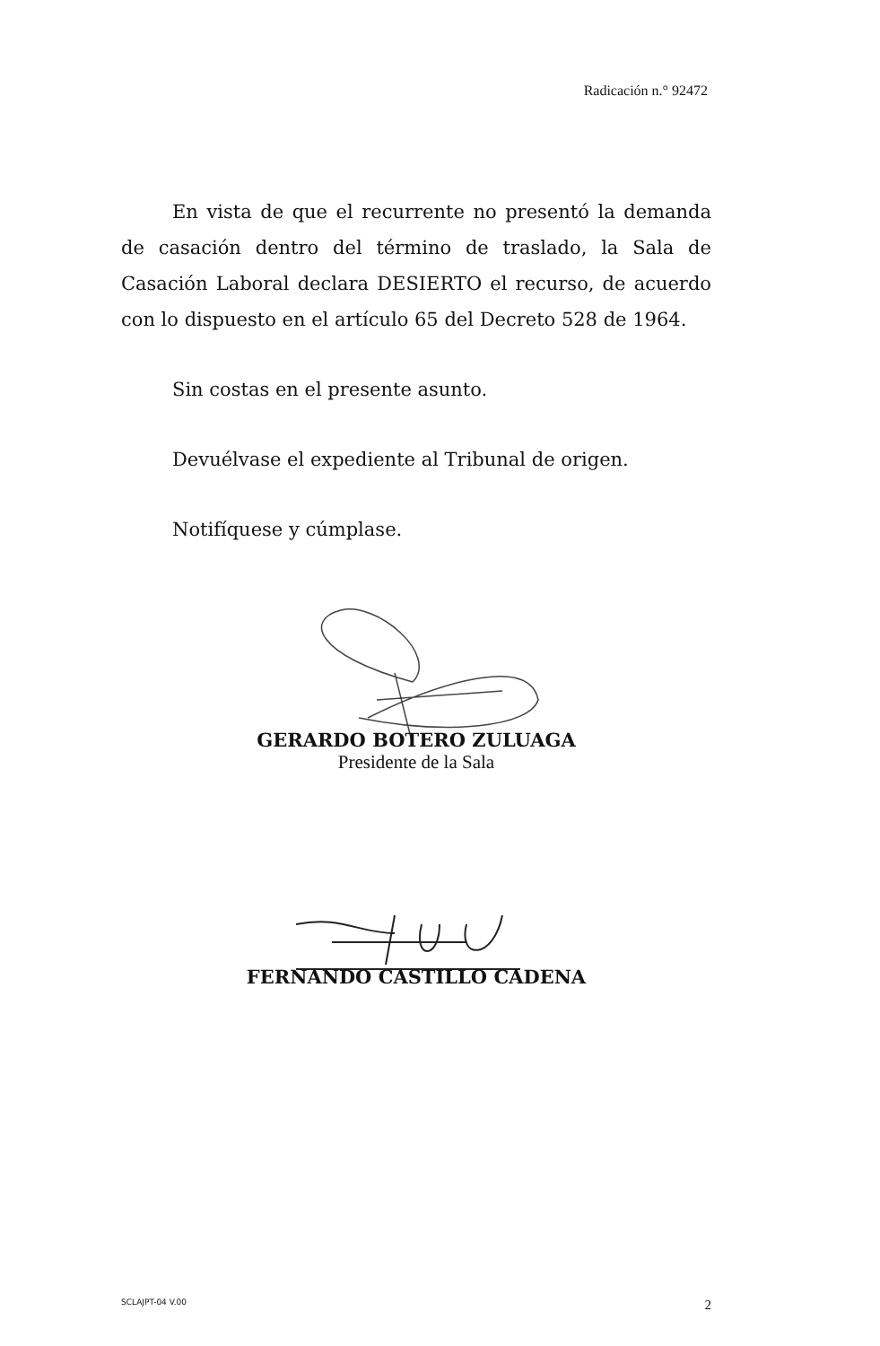Radicación n.° 92472
En vista de que el recurrente no presentó la demanda de casación dentro del término de traslado, la Sala de Casación Laboral declara DESIERTO el recurso, de acuerdo con lo dispuesto en el artículo 65 del Decreto 528 de 1964.
Sin costas en el presente asunto.
Devuélvase el expediente al Tribunal de origen.
Notifíquese y cúmplase.
GERARDO BOTERO ZULUAGA
Presidente de la Sala
FERNANDO CASTILLO CADENA
SCLAJPT-04 V.00 2